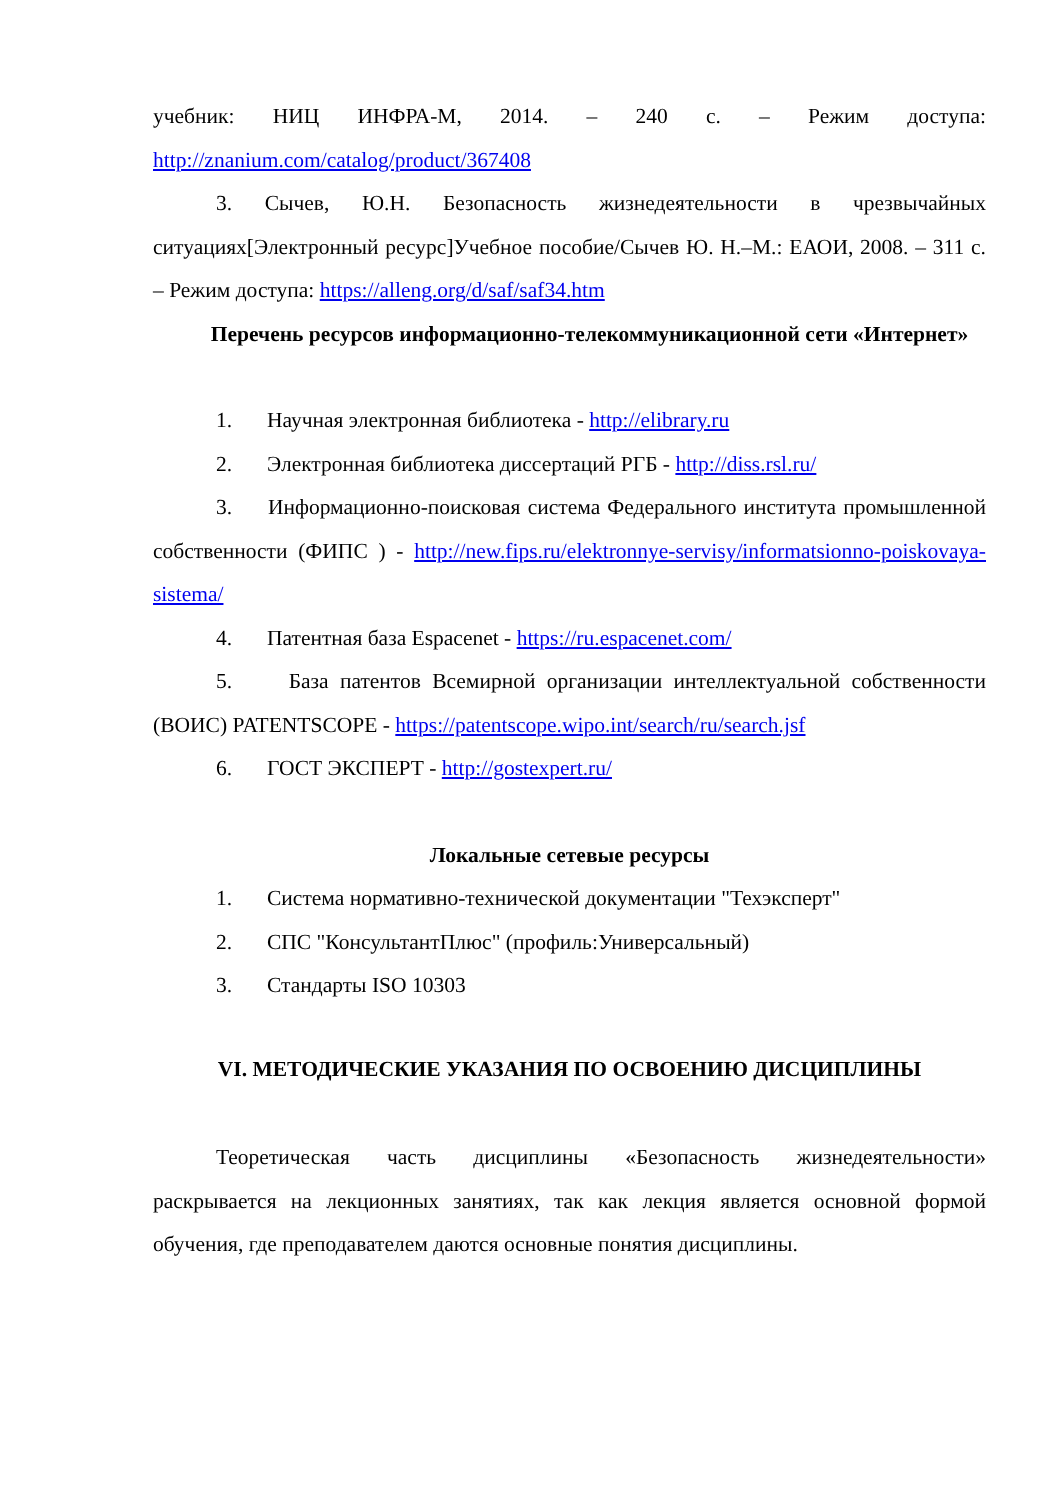учебник: НИЦ ИНФРА-М, 2014. – 240 с. – Режим доступа:
http://znanium.com/catalog/product/367408
3. Сычев, Ю.Н. Безопасность жизнедеятельности в чрезвычайных ситуациях[Электронный ресурс]Учебное пособие/Сычев Ю. Н.–М.: ЕАОИ, 2008. – 311 с. – Режим доступа: https://alleng.org/d/saf/saf34.htm
Перечень ресурсов информационно-телекоммуникационной сети «Интернет»
1. Научная электронная библиотека - http://elibrary.ru
2. Электронная библиотека диссертаций РГБ - http://diss.rsl.ru/
3. Информационно-поисковая система Федерального института промышленной собственности (ФИПС ) - http://new.fips.ru/elektronnye-servisy/informatsionno-poiskovaya-sistema/
4. Патентная база Espacenet - https://ru.espacenet.com/
5. База патентов Всемирной организации интеллектуальной собственности (ВОИС) PATENTSCOPE - https://patentscope.wipo.int/search/ru/search.jsf
6. ГОСТ ЭКСПЕРТ - http://gostexpert.ru/
Локальные сетевые ресурсы
1. Система нормативно-технической документации "Техэксперт"
2. СПС "КонсультантПлюс" (профиль:Универсальный)
3. Стандарты ISO 10303
VI. МЕТОДИЧЕСКИЕ УКАЗАНИЯ ПО ОСВОЕНИЮ ДИСЦИПЛИНЫ
Теоретическая часть дисциплины «Безопасность жизнедеятельности» раскрывается на лекционных занятиях, так как лекция является основной формой обучения, где преподавателем даются основные понятия дисциплины.